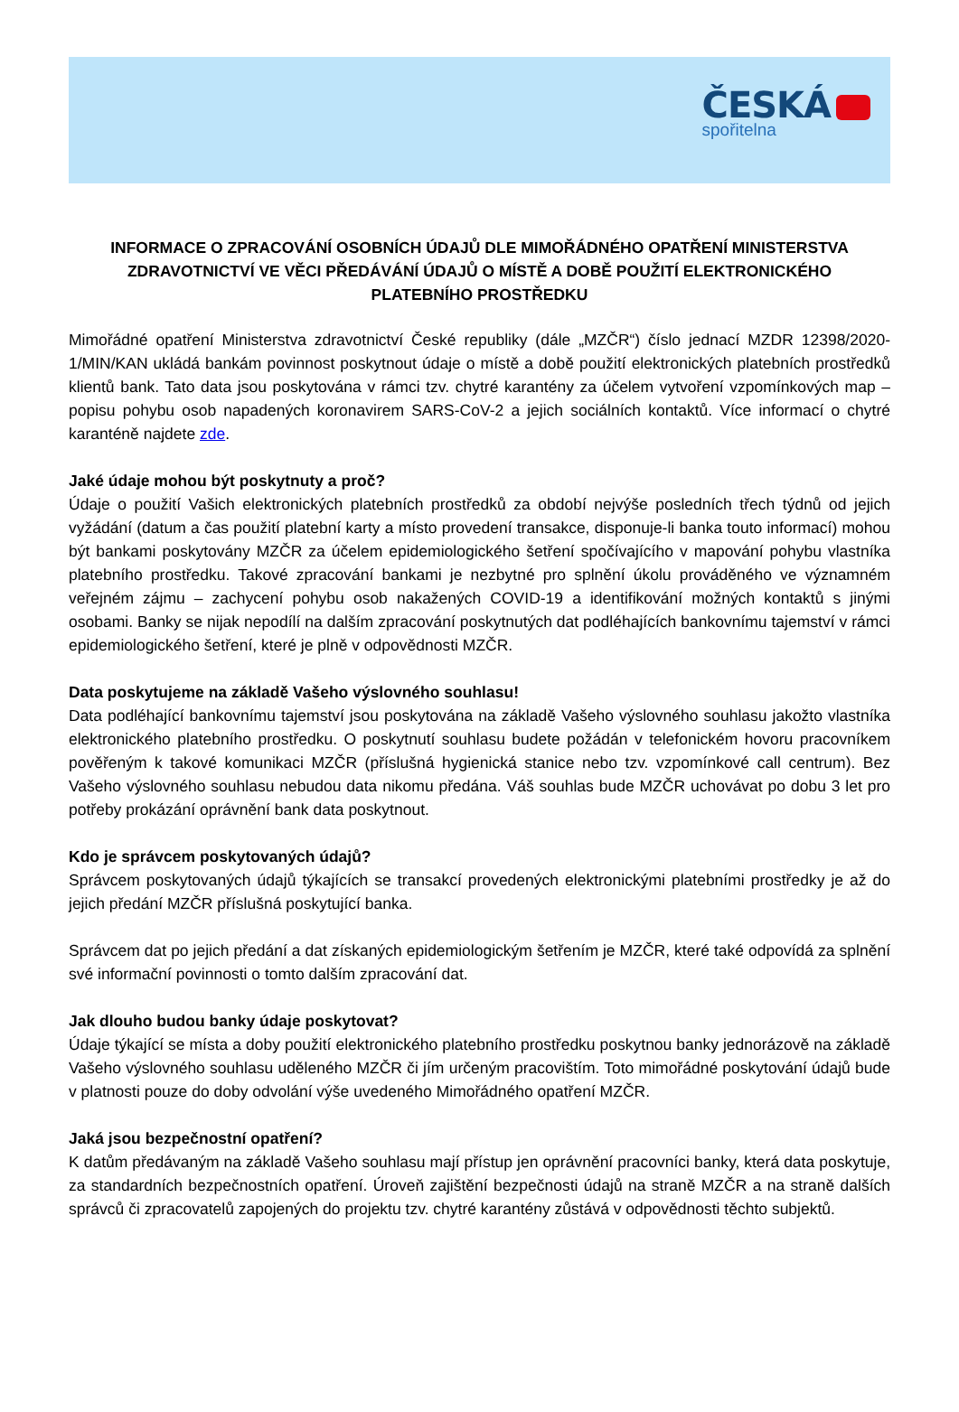ČESKÁ
spořitelna
INFORMACE O ZPRACOVÁNÍ OSOBNÍCH ÚDAJŮ DLE MIMOŘÁDNÉHO OPATŘENÍ MINISTERSTVA ZDRAVOTNICTVÍ VE VĚCI PŘEDÁVÁNÍ ÚDAJŮ O MÍSTĚ A DOBĚ POUŽITÍ ELEKTRONICKÉHO PLATEBNÍHO PROSTŘEDKU
Mimořádné opatření Ministerstva zdravotnictví České republiky (dále „MZČR“) číslo jednací MZDR 12398/2020-1/MIN/KAN ukládá bankám povinnost poskytnout údaje o místě a době použití elektronických platebních prostředků klientů bank. Tato data jsou poskytována v rámci tzv. chytré karantény za účelem vytvoření vzpomínkových map – popisu pohybu osob napadených koronavirem SARS-CoV-2 a jejich sociálních kontaktů. Více informací o chytré karanténě najdete zde.
Jaké údaje mohou být poskytnuty a proč?
Údaje o použití Vašich elektronických platebních prostředků za období nejvýše posledních třech týdnů od jejich vyžádání (datum a čas použití platební karty a místo provedení transakce, disponuje-li banka touto informací) mohou být bankami poskytovány MZČR za účelem epidemiologického šetření spočívajícího v mapování pohybu vlastníka platebního prostředku. Takové zpracování bankami je nezbytné pro splnění úkolu prováděného ve významném veřejném zájmu – zachycení pohybu osob nakažených COVID-19 a identifikování možných kontaktů s jinými osobami. Banky se nijak nepodílí na dalším zpracování poskytnutých dat podléhajících bankovnímu tajemství v rámci epidemiologického šetření, které je plně v odpovědnosti MZČR.
Data poskytujeme na základě Vašeho výslovného souhlasu!
Data podléhající bankovnímu tajemství jsou poskytována na základě Vašeho výslovného souhlasu jakožto vlastníka elektronického platebního prostředku. O poskytnutí souhlasu budete požádán v telefonickém hovoru pracovníkem pověřeným k takové komunikaci MZČR (příslušná hygienická stanice nebo tzv. vzpomínkové call centrum). Bez Vašeho výslovného souhlasu nebudou data nikomu předána. Váš souhlas bude MZČR uchovávat po dobu 3 let pro potřeby prokázání oprávnění bank data poskytnout.
Kdo je správcem poskytovaných údajů?
Správcem poskytovaných údajů týkajících se transakcí provedených elektronickými platebními prostředky je až do jejich předání MZČR příslušná poskytující banka.
Správcem dat po jejich předání a dat získaných epidemiologickým šetřením je MZČR, které také odpovídá za splnění své informační povinnosti o tomto dalším zpracování dat.
Jak dlouho budou banky údaje poskytovat?
Údaje týkající se místa a doby použití elektronického platebního prostředku poskytnou banky jednorázově na základě Vašeho výslovného souhlasu uděleného MZČR či jím určeným pracovištím. Toto mimořádné poskytování údajů bude v platnosti pouze do doby odvolání výše uvedeného Mimořádného opatření MZČR.
Jaká jsou bezpečnostní opatření?
K datům předávaným na základě Vašeho souhlasu mají přístup jen oprávnění pracovníci banky, která data poskytuje, za standardních bezpečnostních opatření. Úroveň zajištění bezpečnosti údajů na straně MZČR a na straně dalších správců či zpracovatelů zapojených do projektu tzv. chytré karantény zůstává v odpovědnosti těchto subjektů.